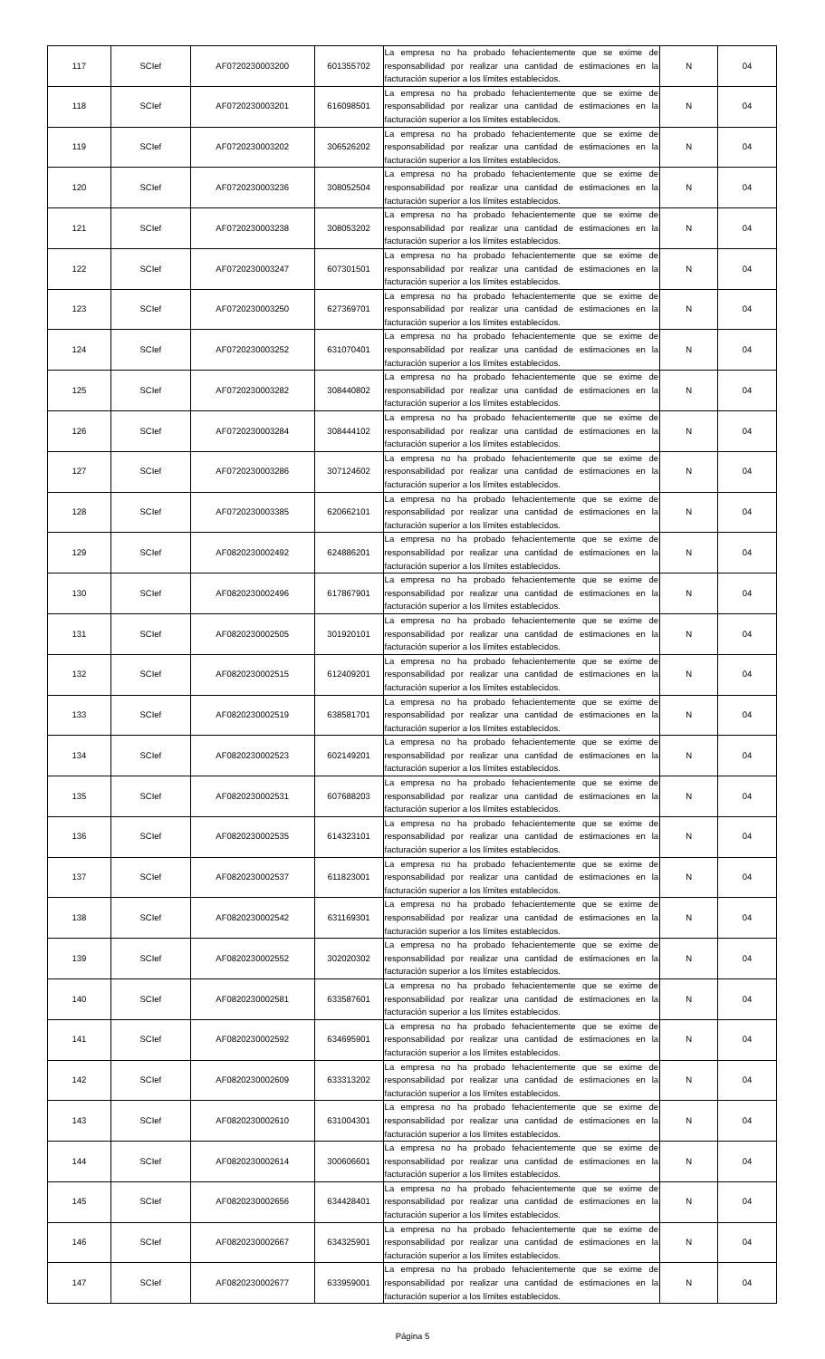| 117 | SCIef | AF0720230003200 | 601355702 | La empresa no ha probado fehacientemente que se exime de responsabilidad por realizar una cantidad de estimaciones en la facturación superior a los límites establecidos. | N | 04 |
| 118 | SCIef | AF0720230003201 | 616098501 | La empresa no ha probado fehacientemente que se exime de responsabilidad por realizar una cantidad de estimaciones en la facturación superior a los límites establecidos. | N | 04 |
| 119 | SCIef | AF0720230003202 | 306526202 | La empresa no ha probado fehacientemente que se exime de responsabilidad por realizar una cantidad de estimaciones en la facturación superior a los límites establecidos. | N | 04 |
| 120 | SCIef | AF0720230003236 | 308052504 | La empresa no ha probado fehacientemente que se exime de responsabilidad por realizar una cantidad de estimaciones en la facturación superior a los límites establecidos. | N | 04 |
| 121 | SCIef | AF0720230003238 | 308053202 | La empresa no ha probado fehacientemente que se exime de responsabilidad por realizar una cantidad de estimaciones en la facturación superior a los límites establecidos. | N | 04 |
| 122 | SCIef | AF0720230003247 | 607301501 | La empresa no ha probado fehacientemente que se exime de responsabilidad por realizar una cantidad de estimaciones en la facturación superior a los límites establecidos. | N | 04 |
| 123 | SCIef | AF0720230003250 | 627369701 | La empresa no ha probado fehacientemente que se exime de responsabilidad por realizar una cantidad de estimaciones en la facturación superior a los límites establecidos. | N | 04 |
| 124 | SCIef | AF0720230003252 | 631070401 | La empresa no ha probado fehacientemente que se exime de responsabilidad por realizar una cantidad de estimaciones en la facturación superior a los límites establecidos. | N | 04 |
| 125 | SCIef | AF0720230003282 | 308440802 | La empresa no ha probado fehacientemente que se exime de responsabilidad por realizar una cantidad de estimaciones en la facturación superior a los límites establecidos. | N | 04 |
| 126 | SCIef | AF0720230003284 | 308444102 | La empresa no ha probado fehacientemente que se exime de responsabilidad por realizar una cantidad de estimaciones en la facturación superior a los límites establecidos. | N | 04 |
| 127 | SCIef | AF0720230003286 | 307124602 | La empresa no ha probado fehacientemente que se exime de responsabilidad por realizar una cantidad de estimaciones en la facturación superior a los límites establecidos. | N | 04 |
| 128 | SCIef | AF0720230003385 | 620662101 | La empresa no ha probado fehacientemente que se exime de responsabilidad por realizar una cantidad de estimaciones en la facturación superior a los límites establecidos. | N | 04 |
| 129 | SCIef | AF0820230002492 | 624886201 | La empresa no ha probado fehacientemente que se exime de responsabilidad por realizar una cantidad de estimaciones en la facturación superior a los límites establecidos. | N | 04 |
| 130 | SCIef | AF0820230002496 | 617867901 | La empresa no ha probado fehacientemente que se exime de responsabilidad por realizar una cantidad de estimaciones en la facturación superior a los límites establecidos. | N | 04 |
| 131 | SCIef | AF0820230002505 | 301920101 | La empresa no ha probado fehacientemente que se exime de responsabilidad por realizar una cantidad de estimaciones en la facturación superior a los límites establecidos. | N | 04 |
| 132 | SCIef | AF0820230002515 | 612409201 | La empresa no ha probado fehacientemente que se exime de responsabilidad por realizar una cantidad de estimaciones en la facturación superior a los límites establecidos. | N | 04 |
| 133 | SCIef | AF0820230002519 | 638581701 | La empresa no ha probado fehacientemente que se exime de responsabilidad por realizar una cantidad de estimaciones en la facturación superior a los límites establecidos. | N | 04 |
| 134 | SCIef | AF0820230002523 | 602149201 | La empresa no ha probado fehacientemente que se exime de responsabilidad por realizar una cantidad de estimaciones en la facturación superior a los límites establecidos. | N | 04 |
| 135 | SCIef | AF0820230002531 | 607688203 | La empresa no ha probado fehacientemente que se exime de responsabilidad por realizar una cantidad de estimaciones en la facturación superior a los límites establecidos. | N | 04 |
| 136 | SCIef | AF0820230002535 | 614323101 | La empresa no ha probado fehacientemente que se exime de responsabilidad por realizar una cantidad de estimaciones en la facturación superior a los límites establecidos. | N | 04 |
| 137 | SCIef | AF0820230002537 | 611823001 | La empresa no ha probado fehacientemente que se exime de responsabilidad por realizar una cantidad de estimaciones en la facturación superior a los límites establecidos. | N | 04 |
| 138 | SCIef | AF0820230002542 | 631169301 | La empresa no ha probado fehacientemente que se exime de responsabilidad por realizar una cantidad de estimaciones en la facturación superior a los límites establecidos. | N | 04 |
| 139 | SCIef | AF0820230002552 | 302020302 | La empresa no ha probado fehacientemente que se exime de responsabilidad por realizar una cantidad de estimaciones en la facturación superior a los límites establecidos. | N | 04 |
| 140 | SCIef | AF0820230002581 | 633587601 | La empresa no ha probado fehacientemente que se exime de responsabilidad por realizar una cantidad de estimaciones en la facturación superior a los límites establecidos. | N | 04 |
| 141 | SCIef | AF0820230002592 | 634695901 | La empresa no ha probado fehacientemente que se exime de responsabilidad por realizar una cantidad de estimaciones en la facturación superior a los límites establecidos. | N | 04 |
| 142 | SCIef | AF0820230002609 | 633313202 | La empresa no ha probado fehacientemente que se exime de responsabilidad por realizar una cantidad de estimaciones en la facturación superior a los límites establecidos. | N | 04 |
| 143 | SCIef | AF0820230002610 | 631004301 | La empresa no ha probado fehacientemente que se exime de responsabilidad por realizar una cantidad de estimaciones en la facturación superior a los límites establecidos. | N | 04 |
| 144 | SCIef | AF0820230002614 | 300606601 | La empresa no ha probado fehacientemente que se exime de responsabilidad por realizar una cantidad de estimaciones en la facturación superior a los límites establecidos. | N | 04 |
| 145 | SCIef | AF0820230002656 | 634428401 | La empresa no ha probado fehacientemente que se exime de responsabilidad por realizar una cantidad de estimaciones en la facturación superior a los límites establecidos. | N | 04 |
| 146 | SCIef | AF0820230002667 | 634325901 | La empresa no ha probado fehacientemente que se exime de responsabilidad por realizar una cantidad de estimaciones en la facturación superior a los límites establecidos. | N | 04 |
| 147 | SCIef | AF0820230002677 | 633959001 | La empresa no ha probado fehacientemente que se exime de responsabilidad por realizar una cantidad de estimaciones en la facturación superior a los límites establecidos. | N | 04 |
Página 5